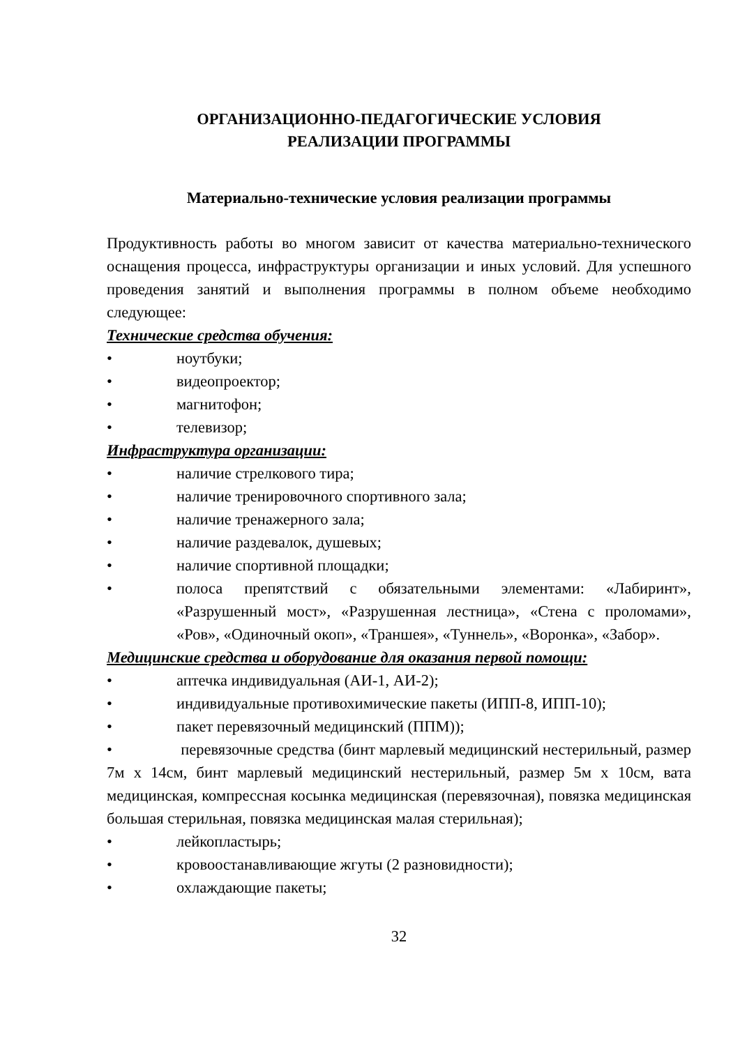ОРГАНИЗАЦИОННО-ПЕДАГОГИЧЕСКИЕ УСЛОВИЯ
РЕАЛИЗАЦИИ ПРОГРАММЫ
Материально-технические условия реализации программы
Продуктивность работы во многом зависит от качества материально-технического оснащения процесса, инфраструктуры организации и иных условий. Для успешного проведения занятий и выполнения программы в полном объеме необходимо следующее:
Технические средства обучения:
• ноутбуки;
• видеопроектор;
• магнитофон;
• телевизор;
Инфраструктура организации:
• наличие стрелкового тира;
• наличие тренировочного спортивного зала;
• наличие тренажерного зала;
• наличие раздевалок, душевых;
• наличие спортивной площадки;
• полоса препятствий с обязательными элементами: «Лабиринт», «Разрушенный мост», «Разрушенная лестница», «Стена с проломами», «Ров», «Одиночный окоп», «Траншея», «Туннель», «Воронка», «Забор».
Медицинские средства и оборудование для оказания первой помощи:
• аптечка индивидуальная (АИ-1, АИ-2);
• индивидуальные противохимические пакеты (ИПП-8, ИПП-10);
• пакет перевязочный медицинский (ППМ));
• перевязочные средства (бинт марлевый медицинский нестерильный, размер 7м х 14см, бинт марлевый медицинский нестерильный, размер 5м х 10см, вата медицинская, компрессная косынка медицинская (перевязочная), повязка медицинская большая стерильная, повязка медицинская малая стерильная);
• лейкопластырь;
• кровоостанавливающие жгуты (2 разновидности);
• охлаждающие пакеты;
32